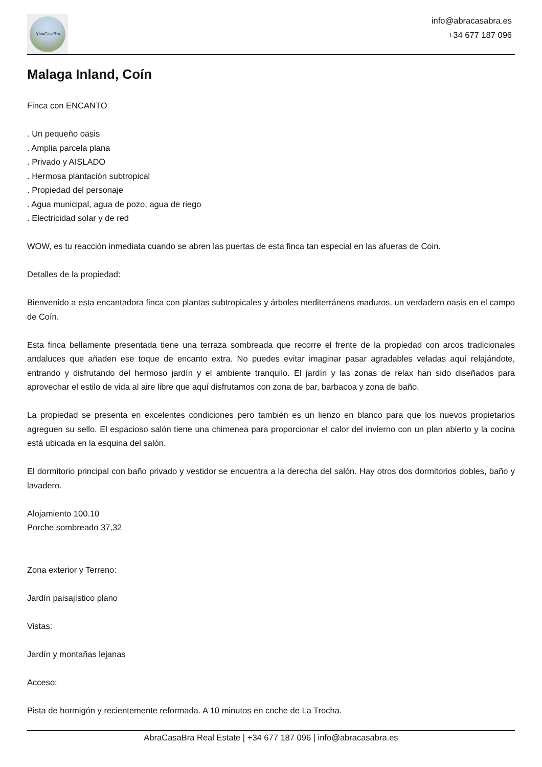AbraCasaBra
info@abracasabra.es
+34 677 187 096
Malaga Inland, Coín
Finca con ENCANTO
. Un pequeño oasis
. Amplia parcela plana
. Privado y AISLADO
. Hermosa plantación subtropical
. Propiedad del personaje
. Agua municipal, agua de pozo, agua de riego
. Electricidad solar y de red
WOW, es tu reacción inmediata cuando se abren las puertas de esta finca tan especial en las afueras de Coin.
Detalles de la propiedad:
Bienvenido a esta encantadora finca con plantas subtropicales y árboles mediterráneos maduros, un verdadero oasis en el campo de Coín.
Esta finca bellamente presentada tiene una terraza sombreada que recorre el frente de la propiedad con arcos tradicionales andaluces que añaden ese toque de encanto extra. No puedes evitar imaginar pasar agradables veladas aquí relajándote, entrando y disfrutando del hermoso jardín y el ambiente tranquilo. El jardín y las zonas de relax han sido diseñados para aprovechar el estilo de vida al aire libre que aquí disfrutamos con zona de bar, barbacoa y zona de baño.
La propiedad se presenta en excelentes condiciones pero también es un lienzo en blanco para que los nuevos propietarios agreguen su sello. El espacioso salón tiene una chimenea para proporcionar el calor del invierno con un plan abierto y la cocina está ubicada en la esquina del salón.
El dormitorio principal con baño privado y vestidor se encuentra a la derecha del salón. Hay otros dos dormitorios dobles, baño y lavadero.
Alojamiento 100.10
Porche sombreado 37,32
Zona exterior y Terreno:
Jardín paisajístico plano
Vistas:
Jardín y montañas lejanas
Acceso:
Pista de hormigón y recientemente reformada. A 10 minutos en coche de La Trocha.
AbraCasaBra Real Estate | +34 677 187 096 | info@abracasabra.es